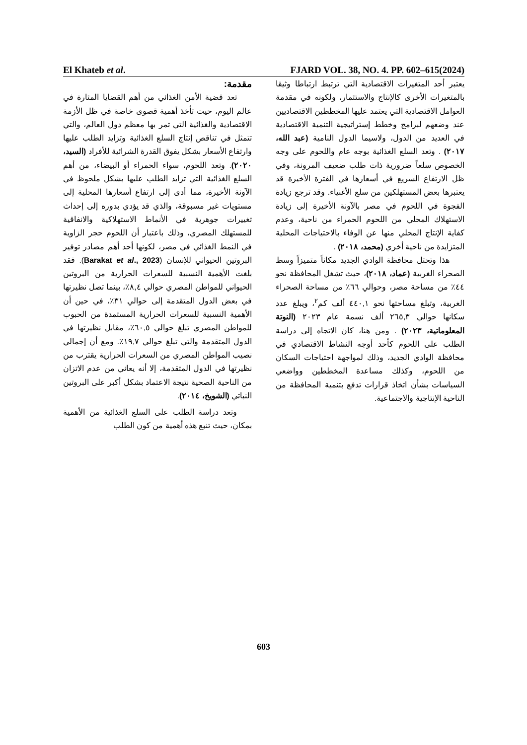El Khateb et al. FJARD VOL. 38, NO. 4. PP. 602–615(2024)
مقدمة:
تعد قضية الأمن الغذائي من أهم القضايا المثارة في عالم اليوم، حيث تأخذ أهمية قصوى خاصة في ظل الأزمة الاقتصادية والغذائية التي تمر بها معظم دول العالم، والتي تتمثل في تناقص إنتاج السلع الغذائية وتزايد الطلب عليها وارتفاع الأسعار بشكل يفوق القدرة الشرائية للأفراد (السيد، ٢٠٢٠). وتعد اللحوم، سواء الحمراء أو البيضاء، من أهم السلع الغذائية التي تزايد الطلب عليها بشكل ملحوظ في الآونة الأخيرة، مما أدى إلى ارتفاع أسعارها المحلية إلى مستويات غير مسبوقة، والذي قد يؤدي بدوره إلى إحداث تغييرات جوهرية في الأنماط الاستهلاكية والانفاقية للمستهلك المصري، وذلك باعتبار أن اللحوم حجر الزاوية في النمط الغذائي في مصر، لكونها أحد أهم مصادر توفير البروتين الحيواني للإنسان (Barakat et al., 2023). فقد بلغت الأهمية النسبية للسعرات الحرارية من البروتين الحيواني للمواطن المصري حوالي ٨,٤٪، بينما تصل نظيرتها في بعض الدول المتقدمة إلى حوالي ٣١٪، في حين أن الأهمية النسبية للسعرات الحرارية المستمدة من الحبوب للمواطن المصري تبلغ حوالي ٦٠,٥٪، مقابل نظيرتها في الدول المتقدمة والتي تبلغ حوالي ١٩,٧٪. ومع أن إجمالي نصيب المواطن المصري من السعرات الحرارية يقترب من نظيرتها في الدول المتقدمة، إلا أنه يعاني من عدم الاتزان من الناحية الصحية نتيجة الاعتماد بشكل أكبر على البروتين النباتي (الشويخ، ٢٠١٤).
وتعد دراسة الطلب على السلع الغذائية من الأهمية بمكان، حيث تنبع هذه أهمية من كون الطلب
يعتبر أحد المتغيرات الاقتصادية التي ترتبط ارتباطا وثيقا بالمتغيرات الأخرى كالإنتاج والاستثمار، ولكونه في مقدمة العوامل الاقتصادية التي يعتمد عليها المخططين الاقتصاديين عند وضعهم لبرامج وخطط إستراتيجية التنمية الاقتصادية في العديد من الدول، ولاسيما الدول النامية (عبد الله، ٢٠١٧) . وتعد السلع الغذائية بوجه عام واللحوم على وجه الخصوص سلعاً ضرورية ذات طلب ضعيف المرونة، وفي ظل الارتفاع السريع في أسعارها في الفترة الأخيرة قد يعتبرها بعض المستهلكين من سلع الأغنياء. وقد ترجع زيادة الفجوة في اللحوم في مصر بالآونة الأخيرة إلى زيادة الاستهلاك المحلي من اللحوم الحمراء من ناحية، وعدم كفاية الإنتاج المحلي منها عن الوفاء بالاحتياجات المحلية المتزايدة من ناحية أخري (محمد، ٢٠١٨) .
هذا وتحتل محافظة الوادي الجديد مكاناً متميزاً وسط الصحراء الغربية (عماد، ٢٠١٨)، حيث تشغل المحافظة نحو ٤٤٪ من مساحة مصر، وحوالي ٦٦٪ من مساحة الصحراء الغربية، وتبلغ مساحتها نحو ٤٤٠,١ ألف كم<sup>٢</sup>، ويبلغ عدد سكانها حوالي ٢٦٥,٣ ألف نسمة عام ٢٠٢٣ (النوتة المعلوماتية، ٢٠٢٣) . ومن هنا، كان الاتجاه إلى دراسة الطلب على اللحوم كأحد أوجه النشاط الاقتصادي في محافظة الوادي الجديد، وذلك لمواجهة احتياجات السكان من اللحوم، وكذلك مساعدة المخططين وواضعي السياسات بشأن اتخاذ قرارات تدفع بتنمية المحافظة من الناحية الإنتاجية والاجتماعية.
603